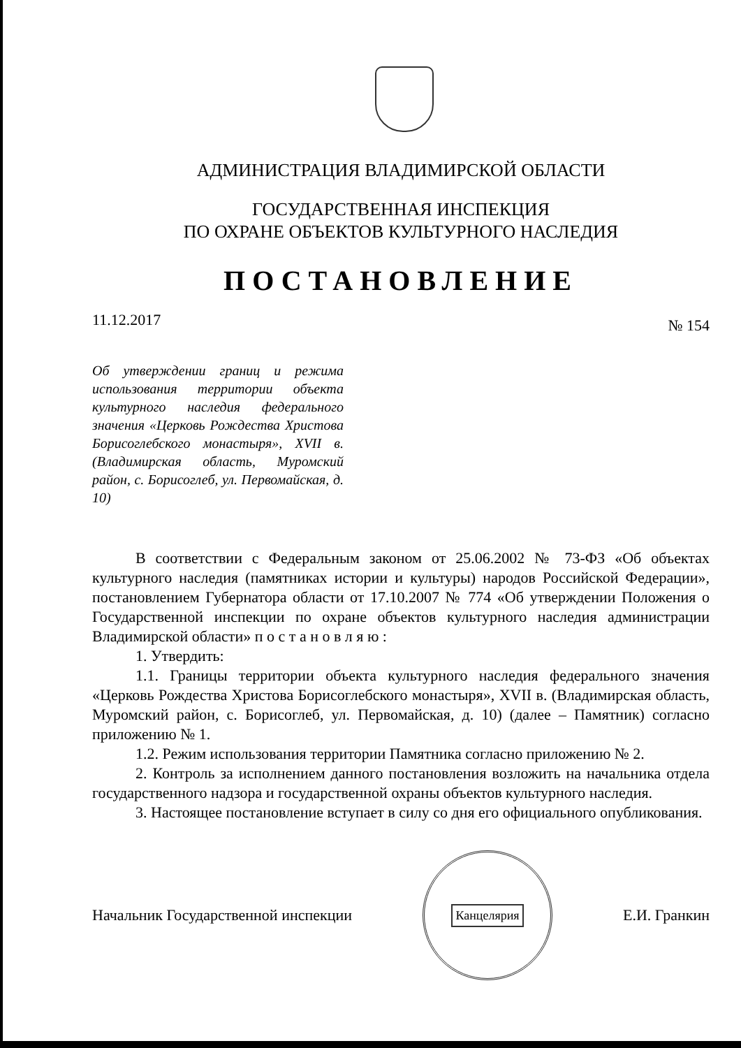АДМИНИСТРАЦИЯ ВЛАДИМИРСКОЙ ОБЛАСТИ
ГОСУДАРСТВЕННАЯ ИНСПЕКЦИЯ
ПО ОХРАНЕ ОБЪЕКТОВ КУЛЬТУРНОГО НАСЛЕДИЯ
ПОСТАНОВЛЕНИЕ
11.12.2017 № 154
Об утверждении границ и режима использования территории объекта культурного наследия федерального значения «Церковь Рождества Христова Борисоглебского монастыря», XVII в. (Владимирская область, Муромский район, с. Борисоглеб, ул. Первомайская, д. 10)
В соответствии с Федеральным законом от 25.06.2002 № 73-ФЗ «Об объектах культурного наследия (памятниках истории и культуры) народов Российской Федерации», постановлением Губернатора области от 17.10.2007 № 774 «Об утверждении Положения о Государственной инспекции по охране объектов культурного наследия администрации Владимирской области» п о с т а н о в л я ю :
1. Утвердить:
1.1. Границы территории объекта культурного наследия федерального значения «Церковь Рождества Христова Борисоглебского монастыря», XVII в. (Владимирская область, Муромский район, с. Борисоглеб, ул. Первомайская, д. 10) (далее – Памятник) согласно приложению № 1.
1.2. Режим использования территории Памятника согласно приложению № 2.
2. Контроль за исполнением данного постановления возложить на начальника отдела государственного надзора и государственной охраны объектов культурного наследия.
3. Настоящее постановление вступает в силу со дня его официального опубликования.
Начальник Государственной инспекции
Канцелярия
Е.И. Гранкин